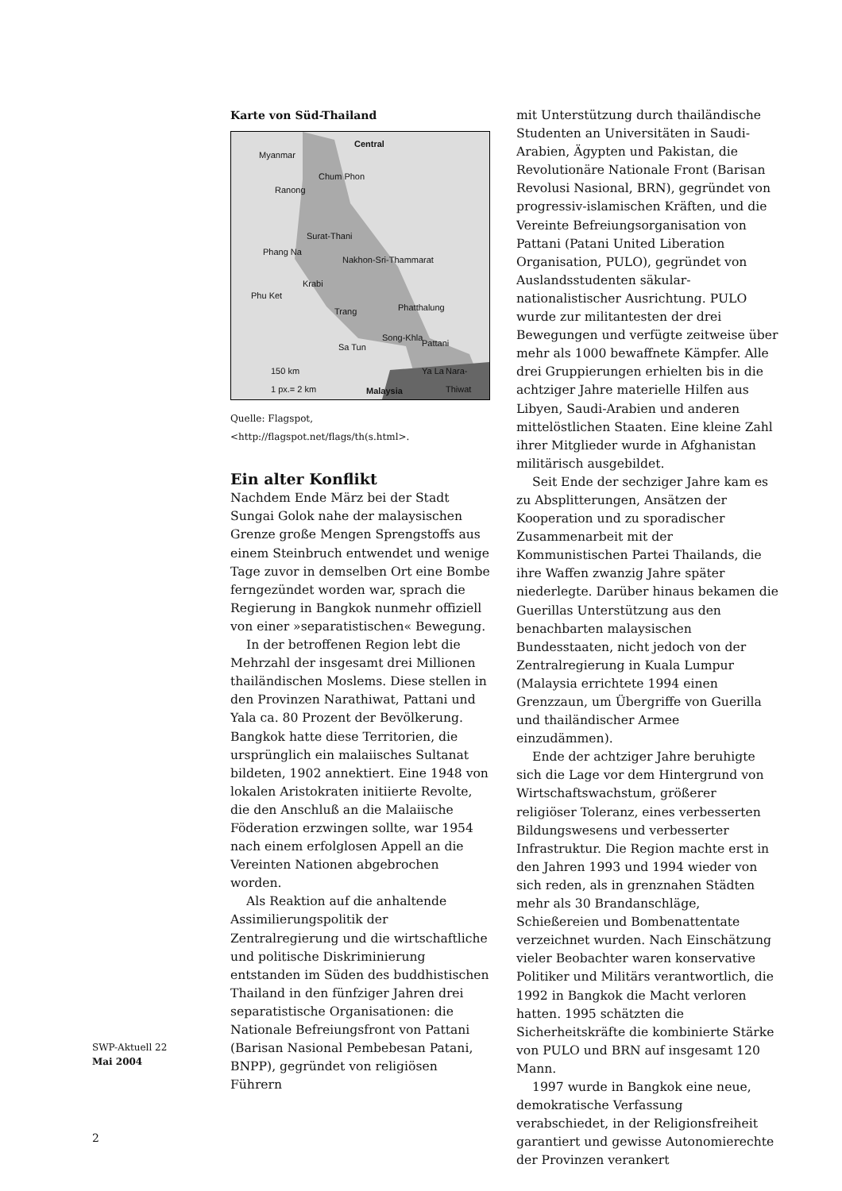Karte von Süd-Thailand
Central
Myanmar
Ranong
Chum Phon
Surat-Thani
Phang Na
Nakhon-Sri-Thammarat
Krabi
Phu Ket
Trang Phatthalung
Sa Tun
Song-Khla
Pattani
Ya La Nara-Thiwat 150 km
1 px.= 2 km
Malaysia
Quelle: Flagspot, <http://flagspot.net/flags/th(s.html>.
Ein alter Konflikt
Nachdem Ende März bei der Stadt Sungai Golok nahe der malaysischen Grenze große Mengen Sprengstoffs aus einem Steinbruch entwendet und wenige Tage zuvor in demselben Ort eine Bombe ferngezündet worden war, sprach die Regierung in Bangkok nunmehr offiziell von einer »separatistischen« Bewegung.
In der betroffenen Region lebt die Mehrzahl der insgesamt drei Millionen thailändischen Moslems. Diese stellen in den Provinzen Narathiwat, Pattani und Yala ca. 80 Prozent der Bevölkerung. Bangkok hatte diese Territorien, die ursprünglich ein malaiisches Sultanat bildeten, 1902 annektiert. Eine 1948 von lokalen Aristokraten initiierte Revolte, die den Anschluß an die Malaiische Föderation erzwingen sollte, war 1954 nach einem erfolglosen Appell an die Vereinten Nationen abgebrochen worden.
Als Reaktion auf die anhaltende Assimilierungspolitik der Zentralregierung und die wirtschaftliche und politische Diskriminierung entstanden im Süden des buddhistischen Thailand in den fünfziger Jahren drei separatistische Organisationen: die Nationale Befreiungsfront von Pattani (Barisan Nasional Pembebesan Patani, BNPP), gegründet von religiösen Führern
mit Unterstützung durch thailändische Studenten an Universitäten in Saudi-Arabien, Ägypten und Pakistan, die Revolutionäre Nationale Front (Barisan Revolusi Nasional, BRN), gegründet von progressiv-islamischen Kräften, und die Vereinte Befreiungsorganisation von Pattani (Patani United Liberation Organisation, PULO), gegründet von Auslandsstudenten säkular-nationalistischer Ausrichtung. PULO wurde zur militantesten der drei Bewegungen und verfügte zeitweise über mehr als 1000 bewaffnete Kämpfer. Alle drei Gruppierungen erhielten bis in die achtziger Jahre materielle Hilfen aus Libyen, Saudi-Arabien und anderen mittelöstlichen Staaten. Eine kleine Zahl ihrer Mitglieder wurde in Afghanistan militärisch ausgebildet.
Seit Ende der sechziger Jahre kam es zu Absplitterungen, Ansätzen der Kooperation und zu sporadischer Zusammenarbeit mit der Kommunistischen Partei Thailands, die ihre Waffen zwanzig Jahre später niederlegte. Darüber hinaus bekamen die Guerillas Unterstützung aus den benachbarten malaysischen Bundesstaaten, nicht jedoch von der Zentralregierung in Kuala Lumpur (Malaysia errichtete 1994 einen Grenzzaun, um Übergriffe von Guerilla und thailändischer Armee einzudämmen).
Ende der achtziger Jahre beruhigte sich die Lage vor dem Hintergrund von Wirtschaftswachstum, größerer religiöser Toleranz, eines verbesserten Bildungswesens und verbesserter Infrastruktur. Die Region machte erst in den Jahren 1993 und 1994 wieder von sich reden, als in grenznahen Städten mehr als 30 Brandanschläge, Schießereien und Bombenattentate verzeichnet wurden. Nach Einschätzung vieler Beobachter waren konservative Politiker und Militärs verantwortlich, die 1992 in Bangkok die Macht verloren hatten. 1995 schätzten die Sicherheitskräfte die kombinierte Stärke von PULO und BRN auf insgesamt 120 Mann.
1997 wurde in Bangkok eine neue, demokratische Verfassung verabschiedet, in der Religionsfreiheit garantiert und gewisse Autonomierechte der Provinzen verankert
SWP-Aktuell 22
Mai 2004
2